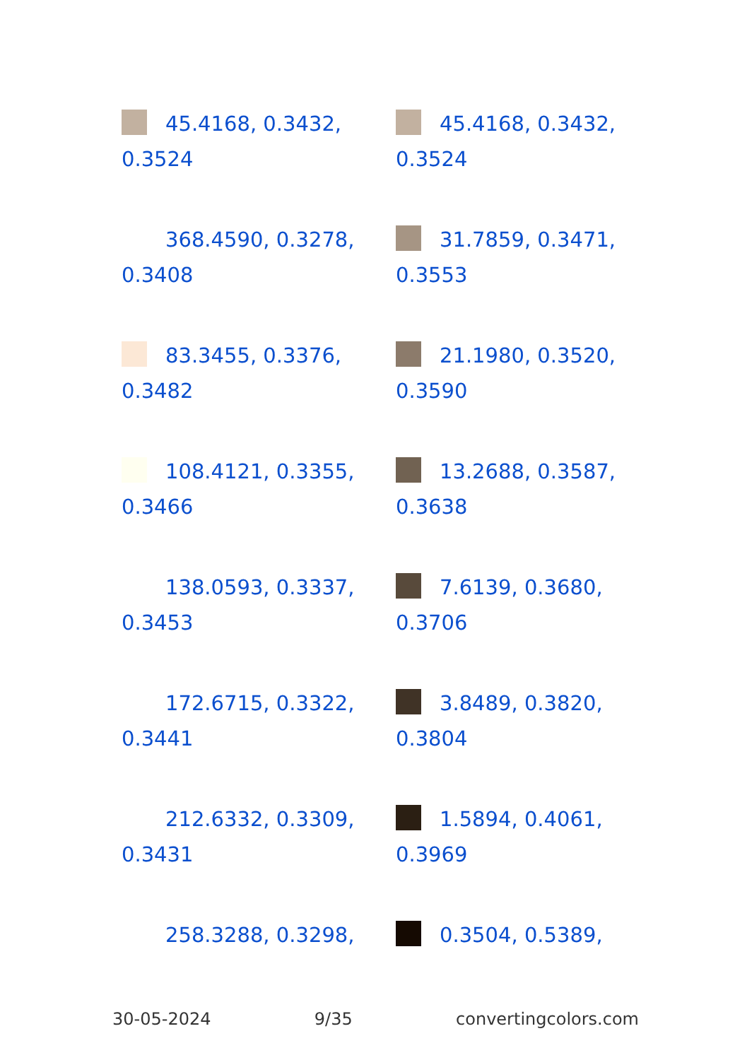45.4168, 0.3432, 0.3524
45.4168, 0.3432, 0.3524
368.4590, 0.3278, 0.3408
31.7859, 0.3471, 0.3553
83.3455, 0.3376, 0.3482
21.1980, 0.3520, 0.3590
108.4121, 0.3355, 0.3466
13.2688, 0.3587, 0.3638
138.0593, 0.3337, 0.3453
7.6139, 0.3680, 0.3706
172.6715, 0.3322, 0.3441
3.8489, 0.3820, 0.3804
212.6332, 0.3309, 0.3431
1.5894, 0.4061, 0.3969
258.3288, 0.3298,
0.3504, 0.5389,
30-05-2024 9/35 convertingcolors.com